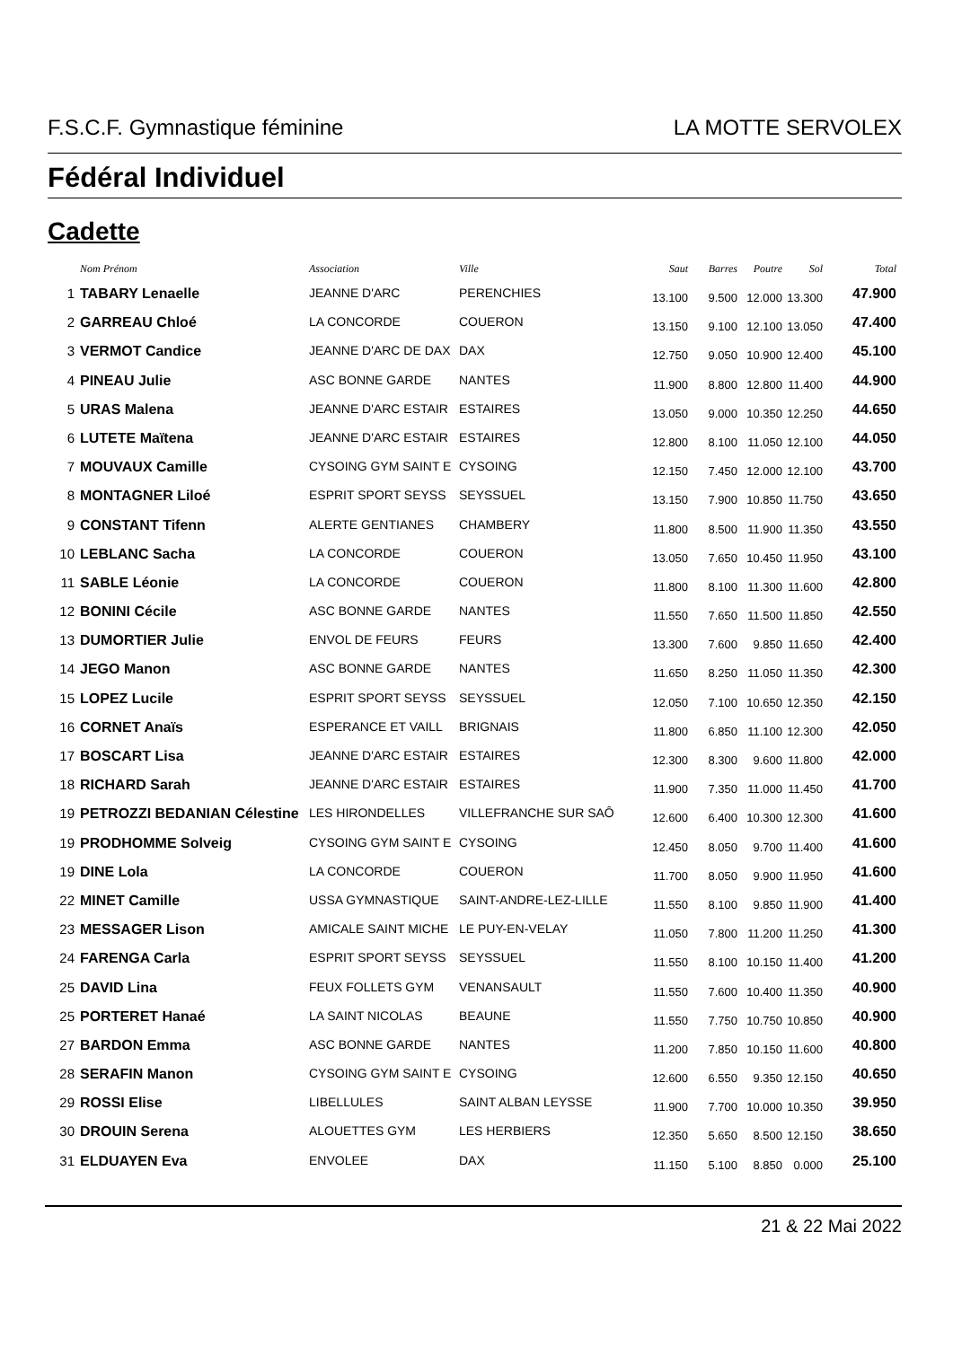F.S.C.F. Gymnastique féminine LA MOTTE SERVOLEX
Fédéral Individuel
Cadette
| | Nom Prénom | Association | Ville | Saut | Barres | Poutre | Sol | Total |
| --- | --- | --- | --- | --- | --- | --- | --- | --- |
| 1 | TABARY Lenaelle | JEANNE D'ARC | PERENCHIES | 13.100 | 9.500 | 12.000 | 13.300 | 47.900 |
| 2 | GARREAU Chloé | LA CONCORDE | COUERON | 13.150 | 9.100 | 12.100 | 13.050 | 47.400 |
| 3 | VERMOT Candice | JEANNE D'ARC DE DAX | DAX | 12.750 | 9.050 | 10.900 | 12.400 | 45.100 |
| 4 | PINEAU Julie | ASC BONNE GARDE | NANTES | 11.900 | 8.800 | 12.800 | 11.400 | 44.900 |
| 5 | URAS Malena | JEANNE D'ARC ESTAIR | ESTAIRES | 13.050 | 9.000 | 10.350 | 12.250 | 44.650 |
| 6 | LUTETE Maïtena | JEANNE D'ARC ESTAIR | ESTAIRES | 12.800 | 8.100 | 11.050 | 12.100 | 44.050 |
| 7 | MOUVAUX Camille | CYSOING GYM SAINT E | CYSOING | 12.150 | 7.450 | 12.000 | 12.100 | 43.700 |
| 8 | MONTAGNER Liloé | ESPRIT SPORT SEYSS | SEYSSUEL | 13.150 | 7.900 | 10.850 | 11.750 | 43.650 |
| 9 | CONSTANT Tifenn | ALERTE GENTIANES | CHAMBERY | 11.800 | 8.500 | 11.900 | 11.350 | 43.550 |
| 10 | LEBLANC Sacha | LA CONCORDE | COUERON | 13.050 | 7.650 | 10.450 | 11.950 | 43.100 |
| 11 | SABLE Léonie | LA CONCORDE | COUERON | 11.800 | 8.100 | 11.300 | 11.600 | 42.800 |
| 12 | BONINI Cécile | ASC BONNE GARDE | NANTES | 11.550 | 7.650 | 11.500 | 11.850 | 42.550 |
| 13 | DUMORTIER Julie | ENVOL DE FEURS | FEURS | 13.300 | 7.600 | 9.850 | 11.650 | 42.400 |
| 14 | JEGO Manon | ASC BONNE GARDE | NANTES | 11.650 | 8.250 | 11.050 | 11.350 | 42.300 |
| 15 | LOPEZ Lucile | ESPRIT SPORT SEYSS | SEYSSUEL | 12.050 | 7.100 | 10.650 | 12.350 | 42.150 |
| 16 | CORNET Anaïs | ESPERANCE ET VAILL | BRIGNAIS | 11.800 | 6.850 | 11.100 | 12.300 | 42.050 |
| 17 | BOSCART Lisa | JEANNE D'ARC ESTAIR | ESTAIRES | 12.300 | 8.300 | 9.600 | 11.800 | 42.000 |
| 18 | RICHARD Sarah | JEANNE D'ARC ESTAIR | ESTAIRES | 11.900 | 7.350 | 11.000 | 11.450 | 41.700 |
| 19 | PETROZZI BEDANIAN Célestine | LES HIRONDELLES | VILLEFRANCHE SUR SAÔ | 12.600 | 6.400 | 10.300 | 12.300 | 41.600 |
| 19 | PRODHOMME Solveig | CYSOING GYM SAINT E | CYSOING | 12.450 | 8.050 | 9.700 | 11.400 | 41.600 |
| 19 | DINE Lola | LA CONCORDE | COUERON | 11.700 | 8.050 | 9.900 | 11.950 | 41.600 |
| 22 | MINET Camille | USSA GYMNASTIQUE | SAINT-ANDRE-LEZ-LILLE | 11.550 | 8.100 | 9.850 | 11.900 | 41.400 |
| 23 | MESSAGER Lison | AMICALE SAINT MICHE | LE PUY-EN-VELAY | 11.050 | 7.800 | 11.200 | 11.250 | 41.300 |
| 24 | FARENGA Carla | ESPRIT SPORT SEYSS | SEYSSUEL | 11.550 | 8.100 | 10.150 | 11.400 | 41.200 |
| 25 | DAVID Lina | FEUX FOLLETS GYM | VENANSAULT | 11.550 | 7.600 | 10.400 | 11.350 | 40.900 |
| 25 | PORTERET Hanaé | LA SAINT NICOLAS | BEAUNE | 11.550 | 7.750 | 10.750 | 10.850 | 40.900 |
| 27 | BARDON Emma | ASC BONNE GARDE | NANTES | 11.200 | 7.850 | 10.150 | 11.600 | 40.800 |
| 28 | SERAFIN Manon | CYSOING GYM SAINT E | CYSOING | 12.600 | 6.550 | 9.350 | 12.150 | 40.650 |
| 29 | ROSSI Elise | LIBELLULES | SAINT ALBAN LEYSSE | 11.900 | 7.700 | 10.000 | 10.350 | 39.950 |
| 30 | DROUIN Serena | ALOUETTES GYM | LES HERBIERS | 12.350 | 5.650 | 8.500 | 12.150 | 38.650 |
| 31 | ELDUAYEN Eva | ENVOLEE | DAX | 11.150 | 5.100 | 8.850 | 0.000 | 25.100 |
21 & 22 Mai 2022